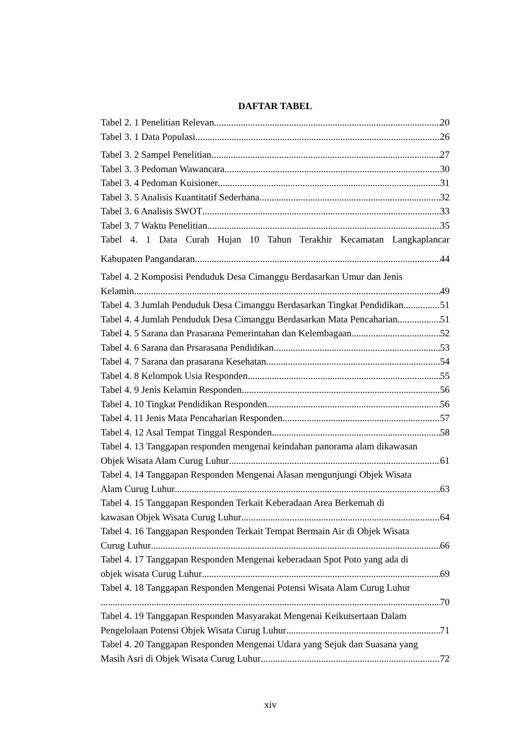DAFTAR TABEL
Tabel 2. 1 Penelitian Relevan 20
Tabel 3. 1 Data Populasi 26
Tabel 3. 2 Sampel Penelitian 27
Tabel 3. 3 Pedoman Wawancara 30
Tabel 3. 4 Pedoman Kuisioner 31
Tabel 3. 5 Analisis Kuantitatif Sederhana 32
Tabel 3. 6 Analisis SWOT 33
Tabel 3. 7 Waktu Penelitian 35
Tabel 4. 1 Data Curah Hujan 10 Tahun Terakhir Kecamatan Langkaplancar
Kabupaten Pangandaran 44
Tabel 4. 2 Komposisi Penduduk Desa Cimanggu Berdasarkan Umur dan Jenis
Kelamin 49
Tabel 4. 3 Jumlah Penduduk Desa Cimanggu Berdasarkan Tingkat Pendidikan 51
Tabel 4. 4 Jumlah Penduduk Desa Cimanggu Berdasarkan Mata Pencaharian 51
Tabel 4. 5 Sarana dan Prasarana Pemerintahan dan Kelembagaan 52
Tabel 4. 6 Sarana dan Prsarasana Pendidikan 53
Tabel 4. 7 Sarana dan prasarana Kesehatan 54
Tabel 4. 8 Kelompok Usia Responden 55
Tabel 4. 9 Jenis Kelamin Responden 56
Tabel 4. 10 Tingkat Pendidikan Responden 56
Tabel 4. 11 Jenis Mata Pencaharian Responden 57
Tabel 4. 12 Asal Tempat Tinggal Responden 58
Tabel 4. 13 Tanggapan responden mengenai keindahan panorama alam dikawasan
Objek Wisata Alam Curug Luhur 61
Tabel 4. 14 Tanggapan Responden Mengenai Alasan mengunjungi Objek Wisata
Alam Curug Luhur 63
Tabel 4. 15 Tanggapan Responden Terkait Keberadaan Area Berkemah di
kawasan Objek Wisata Curug Luhur 64
Tabel 4. 16 Tanggapan Responden Terkait Tempat Bermain Air di Objek Wisata
Curug Luhur 66
Tabel 4. 17 Tanggapan Responden Mengenai keberadaan Spot Poto yang ada di
objek wisata Curug Luhur 69
Tabel 4. 18 Tanggapan Responden Mengenai Potensi Wisata Alam Curug Luhur
70
Tabel 4. 19 Tanggapan Responden Masyarakat Mengenai Keikutsertaan Dalam
Pengelolaan Potensi Objek Wisata Curug Luhur 71
Tabel 4. 20 Tanggapan Responden Mengenai Udara yang Sejuk dan Suasana yang
Masih Asri di Objek Wisata Curug Luhur 72
xiv